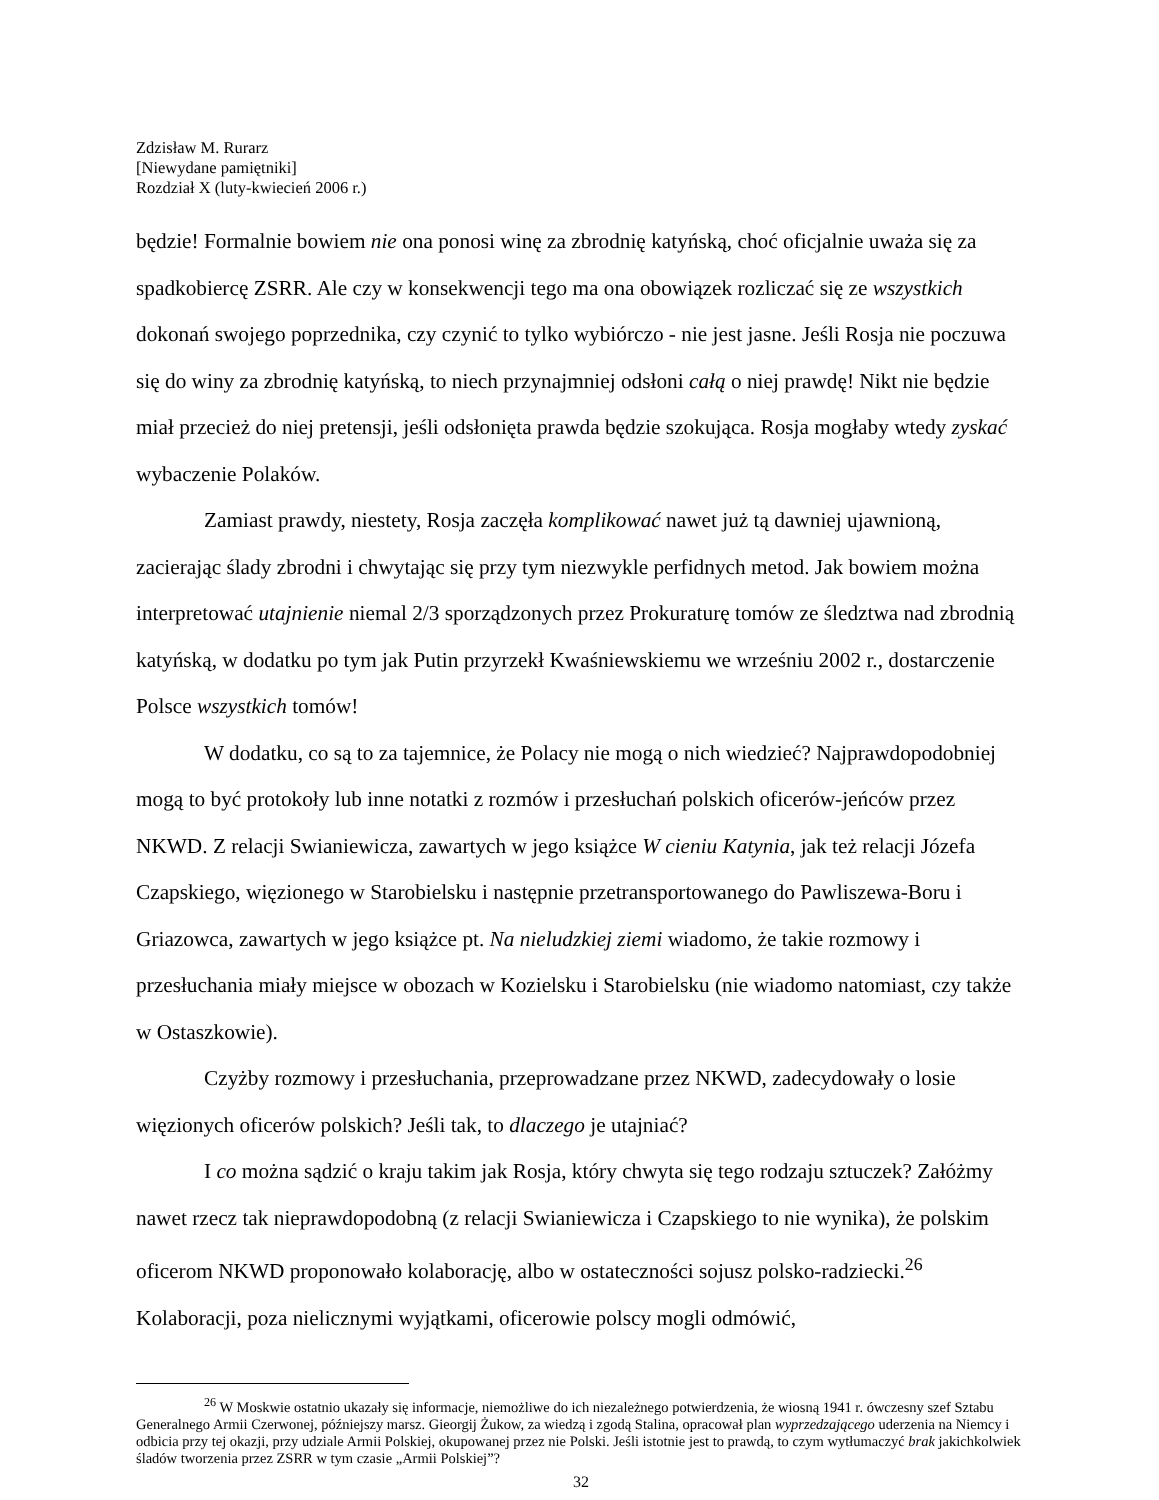Zdzisław M. Rurarz
[Niewydane pamiętniki]
Rozdział X (luty-kwiecień 2006 r.)
będzie! Formalnie bowiem nie ona ponosi winę za zbrodnię katyńską, choć oficjalnie uważa się za spadkobiercę ZSRR. Ale czy w konsekwencji tego ma ona obowiązek rozliczać się ze wszystkich dokonań swojego poprzednika, czy czynić to tylko wybiórczo - nie jest jasne. Jeśli Rosja nie poczuwa się do winy za zbrodnię katyńską, to niech przynajmniej odsłoni całą o niej prawdę! Nikt nie będzie miał przecież do niej pretensji, jeśli odsłonięta prawda będzie szokująca. Rosja mogłaby wtedy zyskać wybaczenie Polaków.
Zamiast prawdy, niestety, Rosja zaczęła komplikować nawet już tą dawniej ujawnioną, zacierając ślady zbrodni i chwytając się przy tym niezwykle perfidnych metod. Jak bowiem można interpretować utajnienie niemal 2/3 sporządzonych przez Prokuraturę tomów ze śledztwa nad zbrodnią katyńską, w dodatku po tym jak Putin przyrzekł Kwaśniewskiemu we wrześniu 2002 r., dostarczenie Polsce wszystkich tomów!
W dodatku, co są to za tajemnice, że Polacy nie mogą o nich wiedzieć? Najprawdopodobniej mogą to być protokoły lub inne notatki z rozmów i przesłuchań polskich oficerów-jeńców przez NKWD. Z relacji Swianiewicza, zawartych w jego książce W cieniu Katynia, jak też relacji Józefa Czapskiego, więzionego w Starobielsku i następnie przetransportowanego do Pawliszewa-Boru i Griazowca, zawartych w jego książce pt. Na nieludzkiej ziemi wiadomo, że takie rozmowy i przesłuchania miały miejsce w obozach w Kozielsku i Starobielsku (nie wiadomo natomiast, czy także w Ostaszkowie).
Czyżby rozmowy i przesłuchania, przeprowadzane przez NKWD, zadecydowały o losie więzionych oficerów polskich? Jeśli tak, to dlaczego je utajniać?
I co można sądzić o kraju takim jak Rosja, który chwyta się tego rodzaju sztuczek? Załóżmy nawet rzecz tak nieprawdopodobną (z relacji Swianiewicza i Czapskiego to nie wynika), że polskim oficerom NKWD proponowało kolaborację, albo w ostateczności sojusz polsko-radziecki.<sup>26</sup> Kolaboracji, poza nielicznymi wyjątkami, oficerowie polscy mogli odmówić,
<sup>26</sup> W Moskwie ostatnio ukazały się informacje, niemożliwe do ich niezależnego potwierdzenia, że wiosną 1941 r. ówczesny szef Sztabu Generalnego Armii Czerwonej, późniejszy marsz. Gieorgij Żukow, za wiedzą i zgodą Stalina, opracował plan wyprzedzającego uderzenia na Niemcy i odbicia przy tej okazji, przy udziale Armii Polskiej, okupowanej przez nie Polski. Jeśli istotnie jest to prawdą, to czym wytłumaczyć brak jakichkolwiek śladów tworzenia przez ZSRR w tym czasie „Armii Polskiej”?
32